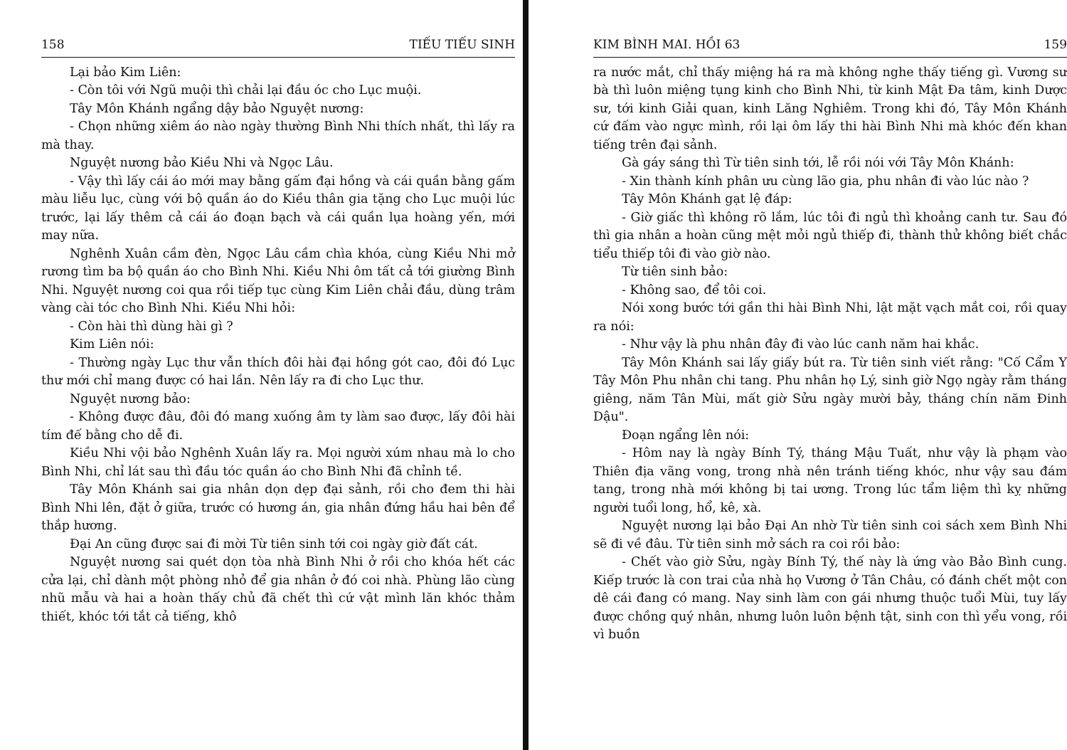158 TIẾU TIẾU SINH
Lại bảo Kim Liên:
- Còn tôi với Ngũ muội thì chải lại đầu óc cho Lục muội.
Tây Môn Khánh ngẩng dậy bảo Nguyệt nương:
- Chọn những xiêm áo nào ngày thường Bình Nhi thích nhất, thì lấy ra mà thay.
Nguyệt nương bảo Kiều Nhi và Ngọc Lâu.
- Vậy thì lấy cái áo mới may bằng gấm đại hồng và cái quần bằng gấm màu liễu lục, cùng với bộ quần áo do Kiều thân gia tặng cho Lục muội lúc trước, lại lấy thêm cả cái áo đoạn bạch và cái quần lụa hoàng yến, mới may nữa.
Nghênh Xuân cầm đèn, Ngọc Lâu cầm chìa khóa, cùng Kiều Nhi mở rương tìm ba bộ quần áo cho Bình Nhi. Kiều Nhi ôm tất cả tới giường Bình Nhi. Nguyệt nương coi qua rồi tiếp tục cùng Kim Liên chải đầu, dùng trâm vàng cài tóc cho Bình Nhi. Kiều Nhi hỏi:
- Còn hài thì dùng hài gì ?
Kim Liên nói:
- Thường ngày Lục thư vẫn thích đôi hài đại hồng gót cao, đôi đó Lục thư mới chỉ mang được có hai lần. Nên lấy ra đi cho Lục thư.
Nguyệt nương bảo:
- Không được đâu, đôi đó mang xuống âm ty làm sao được, lấy đôi hài tím đế bằng cho dễ đi.
Kiều Nhi vội bảo Nghênh Xuân lấy ra. Mọi người xúm nhau mà lo cho Bình Nhi, chỉ lát sau thì đầu tóc quần áo cho Bình Nhi đã chỉnh tề.
Tây Môn Khánh sai gia nhân dọn dẹp đại sảnh, rồi cho đem thi hài Bình Nhi lên, đặt ở giữa, trước có hương án, gia nhân đứng hầu hai bên để thắp hương.
Đại An cũng được sai đi mời Từ tiên sinh tới coi ngày giờ đất cát.
Nguyệt nương sai quét dọn tòa nhà Bình Nhi ở rồi cho khóa hết các cửa lại, chỉ dành một phòng nhỏ để gia nhân ở đó coi nhà. Phùng lão cùng nhũ mẫu và hai a hoàn thấy chủ đã chết thì cứ vật mình lăn khóc thảm thiết, khóc tới tắt cả tiếng, khô
KIM BÌNH MAI. HỒI 63 159
ra nước mắt, chỉ thấy miệng há ra mà không nghe thấy tiếng gì. Vương sư bà thì luôn miệng tụng kinh cho Bình Nhi, từ kinh Mật Đa tâm, kinh Dược sư, tới kinh Giải quan, kinh Lăng Nghiêm. Trong khi đó, Tây Môn Khánh cứ đấm vào ngực mình, rồi lại ôm lấy thi hài Bình Nhi mà khóc đến khan tiếng trên đại sảnh.
Gà gáy sáng thì Từ tiên sinh tới, lễ rồi nói với Tây Môn Khánh:
- Xin thành kính phân ưu cùng lão gia, phu nhân đi vào lúc nào ?
Tây Môn Khánh gạt lệ đáp:
- Giờ giấc thì không rõ lắm, lúc tôi đi ngủ thì khoảng canh tư. Sau đó thì gia nhân a hoàn cũng mệt mỏi ngủ thiếp đi, thành thử không biết chắc tiểu thiếp tôi đi vào giờ nào.
Từ tiên sinh bảo:
- Không sao, để tôi coi.
Nói xong bước tới gần thi hài Bình Nhi, lật mặt vạch mắt coi, rồi quay ra nói:
- Như vậy là phu nhân đây đi vào lúc canh năm hai khắc.
Tây Môn Khánh sai lấy giấy bút ra. Từ tiên sinh viết rằng: "Cố Cẩm Y Tây Môn Phu nhân chi tang. Phu nhân họ Lý, sinh giờ Ngọ ngày rằm tháng giêng, năm Tân Mùi, mất giờ Sửu ngày mười bảy, tháng chín năm Đinh Dậu".
Đoạn ngẩng lên nói:
- Hôm nay là ngày Bính Tý, tháng Mậu Tuất, như vậy là phạm vào Thiên địa vãng vong, trong nhà nên tránh tiếng khóc, như vậy sau đám tang, trong nhà mới không bị tai ương. Trong lúc tẩm liệm thì kỵ những người tuổi long, hổ, kê, xà.
Nguyệt nương lại bảo Đại An nhờ Từ tiên sinh coi sách xem Bình Nhi sẽ đi về đâu. Từ tiên sinh mở sách ra coi rồi bảo:
- Chết vào giờ Sửu, ngày Bính Tý, thế này là ứng vào Bảo Bình cung. Kiếp trước là con trai của nhà họ Vương ở Tân Châu, có đánh chết một con dê cái đang có mang. Nay sinh làm con gái nhưng thuộc tuổi Mùi, tuy lấy được chồng quý nhân, nhưng luôn luôn bệnh tật, sinh con thì yểu vong, rồi vì buồn